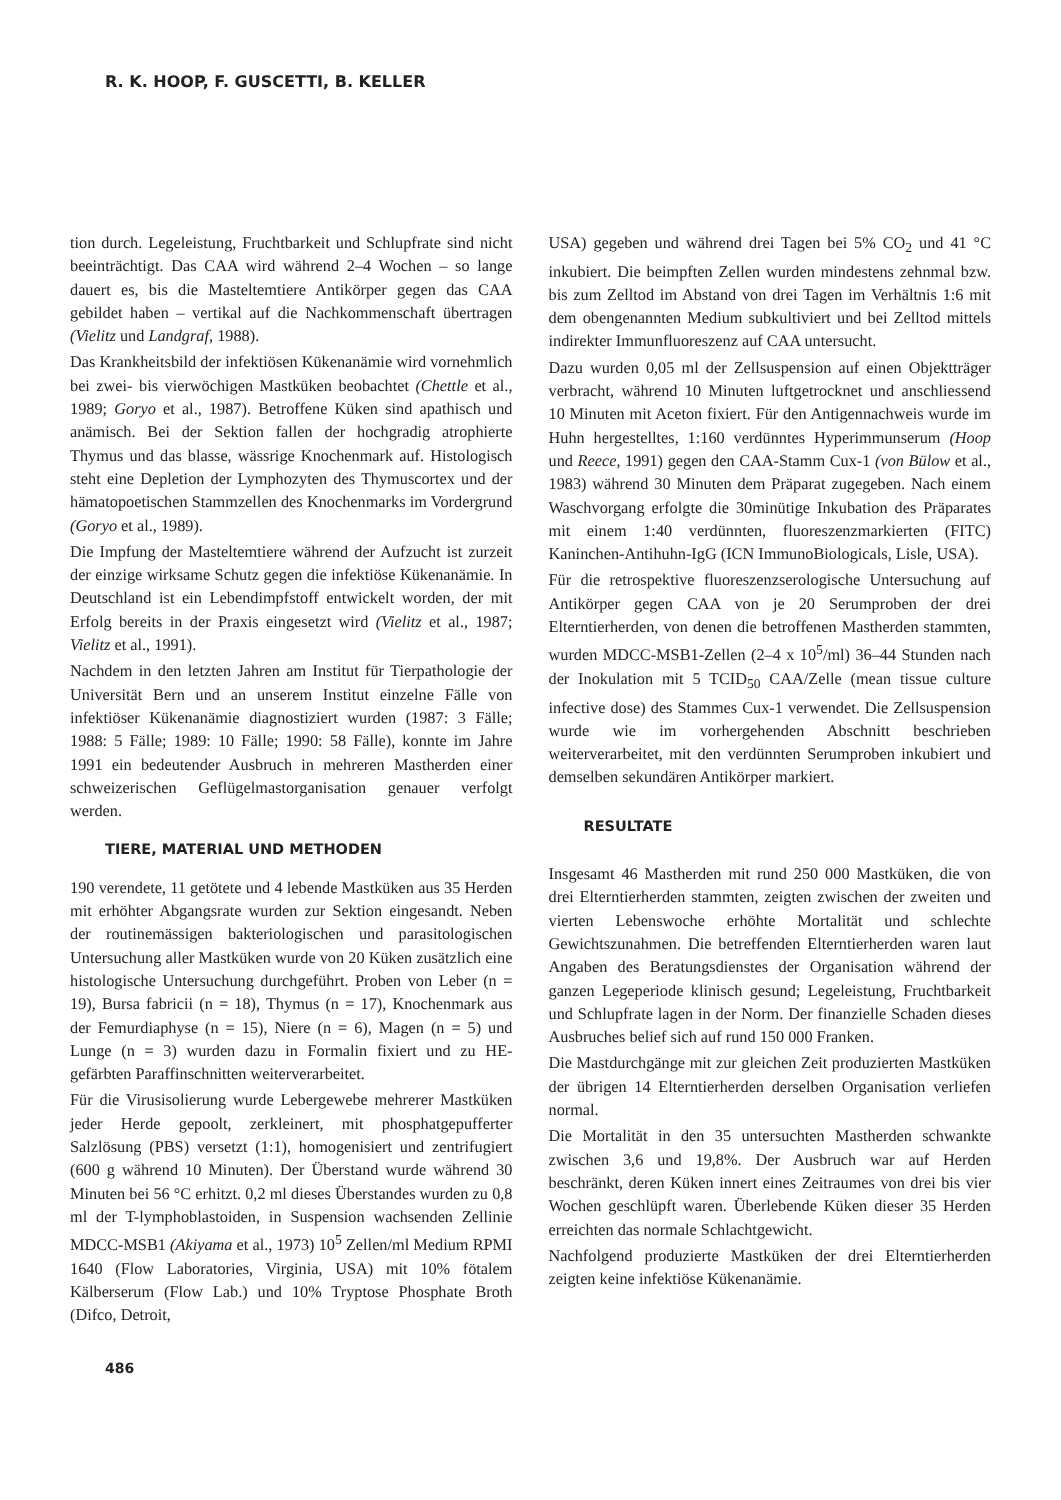R. K. HOOP, F. GUSCETTI, B. KELLER
tion durch. Legeleistung, Fruchtbarkeit und Schlupfrate sind nicht beeinträchtigt. Das CAA wird während 2–4 Wochen – so lange dauert es, bis die Masteltemtiere Antikörper gegen das CAA gebildet haben – vertikal auf die Nachkommenschaft übertragen (Vielitz und Landgraf, 1988).
Das Krankheitsbild der infektiösen Kükenanämie wird vornehmlich bei zwei- bis vierwöchigen Mastküken beobachtet (Chettle et al., 1989; Goryo et al., 1987). Betroffene Küken sind apathisch und anämisch. Bei der Sektion fallen der hochgradig atrophierte Thymus und das blasse, wässrige Knochenmark auf. Histologisch steht eine Depletion der Lymphozyten des Thymuscortex und der hämatopoetischen Stammzellen des Knochenmarks im Vordergrund (Goryo et al., 1989).
Die Impfung der Masteltemtiere während der Aufzucht ist zurzeit der einzige wirksame Schutz gegen die infektiöse Kükenanämie. In Deutschland ist ein Lebendimpfstoff entwickelt worden, der mit Erfolg bereits in der Praxis eingesetzt wird (Vielitz et al., 1987; Vielitz et al., 1991).
Nachdem in den letzten Jahren am Institut für Tierpathologie der Universität Bern und an unserem Institut einzelne Fälle von infektiöser Kükenanämie diagnostiziert wurden (1987: 3 Fälle; 1988: 5 Fälle; 1989: 10 Fälle; 1990: 58 Fälle), konnte im Jahre 1991 ein bedeutender Ausbruch in mehreren Mastherden einer schweizerischen Geflügelmastorganisation genauer verfolgt werden.
TIERE, MATERIAL UND METHODEN
190 verendete, 11 getötete und 4 lebende Mastküken aus 35 Herden mit erhöhter Abgangsrate wurden zur Sektion eingesandt. Neben der routinemässigen bakteriologischen und parasitologischen Untersuchung aller Mastküken wurde von 20 Küken zusätzlich eine histologische Untersuchung durchgeführt. Proben von Leber (n = 19), Bursa fabricii (n = 18), Thymus (n = 17), Knochenmark aus der Femurdiaphyse (n = 15), Niere (n = 6), Magen (n = 5) und Lunge (n = 3) wurden dazu in Formalin fixiert und zu HE-gefärbten Paraffinschnitten weiterverarbeitet.
Für die Virusisolierung wurde Lebergewebe mehrerer Mastküken jeder Herde gepoolt, zerkleinert, mit phosphatgepufferter Salzlösung (PBS) versetzt (1:1), homogenisiert und zentrifugiert (600 g während 10 Minuten). Der Überstand wurde während 30 Minuten bei 56 °C erhitzt. 0,2 ml dieses Überstandes wurden zu 0,8 ml der T-lymphoblastoiden, in Suspension wachsenden Zellinie MDCC-MSB1 (Akiyama et al., 1973) 10<sup>5</sup> Zellen/ml Medium RPMI 1640 (Flow Laboratories, Virginia, USA) mit 10% fötalem Kälberserum (Flow Lab.) und 10% Tryptose Phosphate Broth (Difco, Detroit,
USA) gegeben und während drei Tagen bei 5% CO<sub>2</sub> und 41 °C inkubiert. Die beimpften Zellen wurden mindestens zehnmal bzw. bis zum Zelltod im Abstand von drei Tagen im Verhältnis 1:6 mit dem obengenannten Medium subkultiviert und bei Zelltod mittels indirekter Immunfluoreszenz auf CAA untersucht.
Dazu wurden 0,05 ml der Zellsuspension auf einen Objektträger verbracht, während 10 Minuten luftgetrocknet und anschliessend 10 Minuten mit Aceton fixiert. Für den Antigennachweis wurde im Huhn hergestelltes, 1:160 verdünntes Hyperimmunserum (Hoop und Reece, 1991) gegen den CAA-Stamm Cux-1 (von Bülow et al., 1983) während 30 Minuten dem Präparat zugegeben. Nach einem Waschvorgang erfolgte die 30minütige Inkubation des Präparates mit einem 1:40 verdünnten, fluoreszenzmarkierten (FITC) Kaninchen-Antihuhn-IgG (ICN ImmunoBiologicals, Lisle, USA).
Für die retrospektive fluoreszenzserologische Untersuchung auf Antikörper gegen CAA von je 20 Serumproben der drei Elterntierherden, von denen die betroffenen Mastherden stammten, wurden MDCC-MSB1-Zellen (2–4 x 10<sup>5</sup>/ml) 36–44 Stunden nach der Inokulation mit 5 TCID<sub>50</sub> CAA/Zelle (mean tissue culture infective dose) des Stammes Cux-1 verwendet. Die Zellsuspension wurde wie im vorhergehenden Abschnitt beschrieben weiterverarbeitet, mit den verdünnten Serumproben inkubiert und demselben sekundären Antikörper markiert.
RESULTATE
Insgesamt 46 Mastherden mit rund 250 000 Mastküken, die von drei Elterntierherden stammten, zeigten zwischen der zweiten und vierten Lebenswoche erhöhte Mortalität und schlechte Gewichtszunahmen. Die betreffenden Elterntierherden waren laut Angaben des Beratungsdienstes der Organisation während der ganzen Legeperiode klinisch gesund; Legeleistung, Fruchtbarkeit und Schlupfrate lagen in der Norm. Der finanzielle Schaden dieses Ausbruches belief sich auf rund 150 000 Franken.
Die Mastdurchgänge mit zur gleichen Zeit produzierten Mastküken der übrigen 14 Elterntierherden derselben Organisation verliefen normal.
Die Mortalität in den 35 untersuchten Mastherden schwankte zwischen 3,6 und 19,8%. Der Ausbruch war auf Herden beschränkt, deren Küken innert eines Zeitraumes von drei bis vier Wochen geschlüpft waren. Überlebende Küken dieser 35 Herden erreichten das normale Schlachtgewicht.
Nachfolgend produzierte Mastküken der drei Elterntierherden zeigten keine infektiöse Kükenanämie.
486